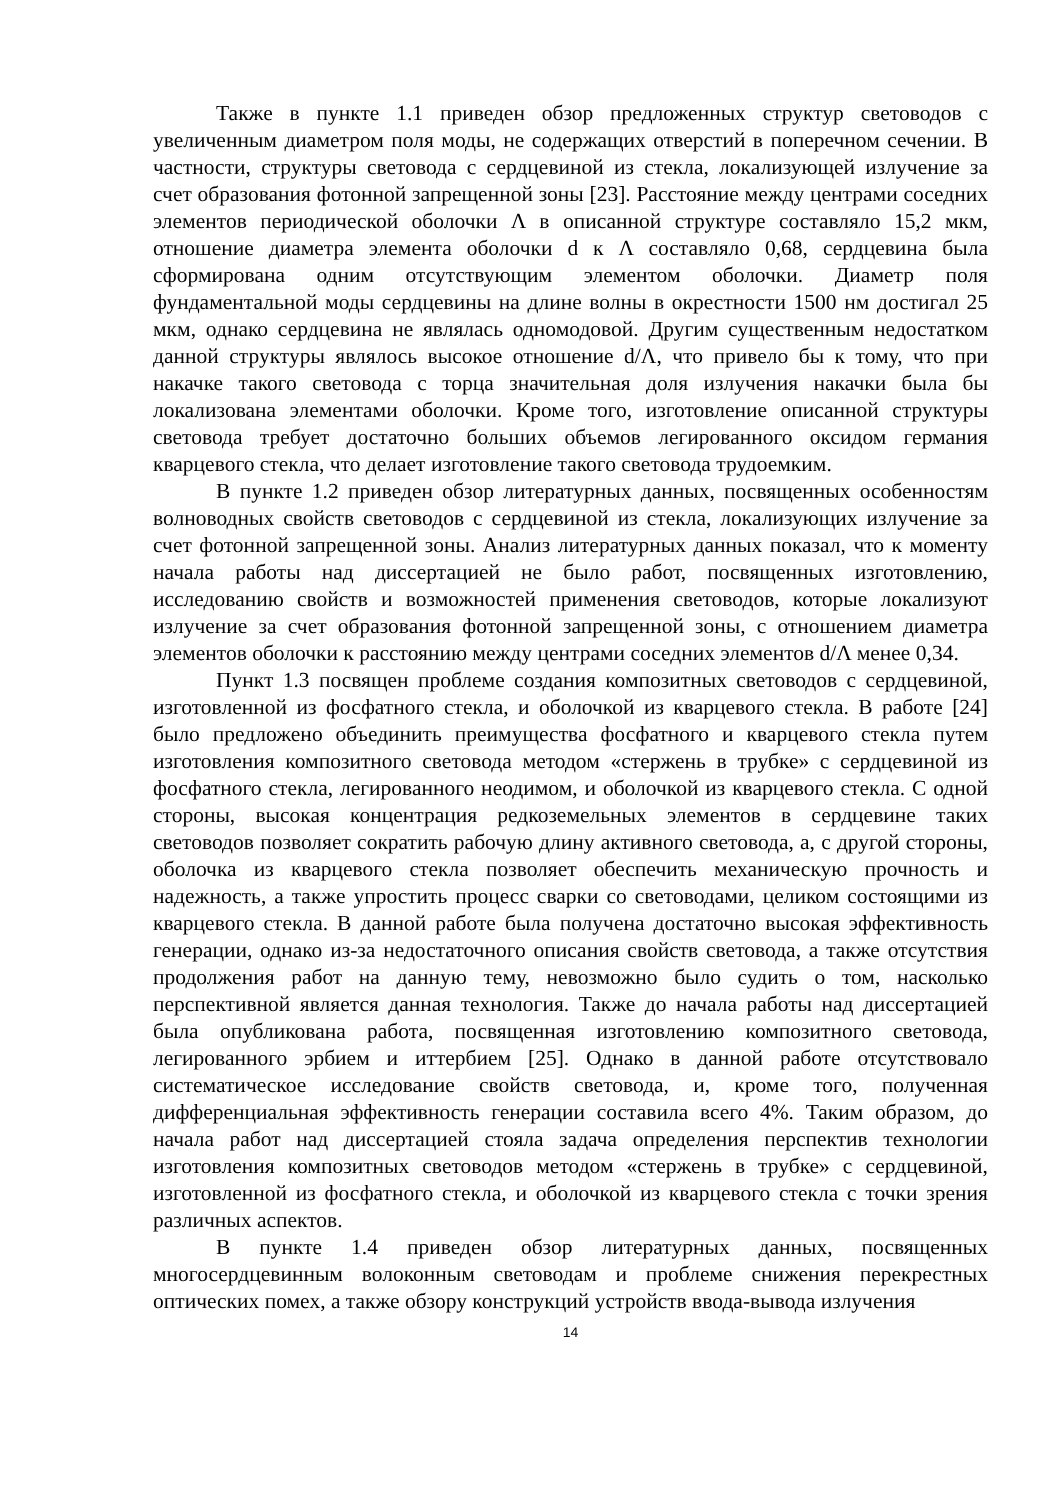Также в пункте 1.1 приведен обзор предложенных структур световодов с увеличенным диаметром поля моды, не содержащих отверстий в поперечном сечении. В частности, структуры световода с сердцевиной из стекла, локализующей излучение за счет образования фотонной запрещенной зоны [23]. Расстояние между центрами соседних элементов периодической оболочки Λ в описанной структуре составляло 15,2 мкм, отношение диаметра элемента оболочки d к Λ составляло 0,68, сердцевина была сформирована одним отсутствующим элементом оболочки. Диаметр поля фундаментальной моды сердцевины на длине волны в окрестности 1500 нм достигал 25 мкм, однако сердцевина не являлась одномодовой. Другим существенным недостатком данной структуры являлось высокое отношение d/Λ, что привело бы к тому, что при накачке такого световода с торца значительная доля излучения накачки была бы локализована элементами оболочки. Кроме того, изготовление описанной структуры световода требует достаточно больших объемов легированного оксидом германия кварцевого стекла, что делает изготовление такого световода трудоемким.
В пункте 1.2 приведен обзор литературных данных, посвященных особенностям волноводных свойств световодов с сердцевиной из стекла, локализующих излучение за счет фотонной запрещенной зоны. Анализ литературных данных показал, что к моменту начала работы над диссертацией не было работ, посвященных изготовлению, исследованию свойств и возможностей применения световодов, которые локализуют излучение за счет образования фотонной запрещенной зоны, с отношением диаметра элементов оболочки к расстоянию между центрами соседних элементов d/Λ менее 0,34.
Пункт 1.3 посвящен проблеме создания композитных световодов с сердцевиной, изготовленной из фосфатного стекла, и оболочкой из кварцевого стекла. В работе [24] было предложено объединить преимущества фосфатного и кварцевого стекла путем изготовления композитного световода методом «стержень в трубке» с сердцевиной из фосфатного стекла, легированного неодимом, и оболочкой из кварцевого стекла. С одной стороны, высокая концентрация редкоземельных элементов в сердцевине таких световодов позволяет сократить рабочую длину активного световода, а, с другой стороны, оболочка из кварцевого стекла позволяет обеспечить механическую прочность и надежность, а также упростить процесс сварки со световодами, целиком состоящими из кварцевого стекла. В данной работе была получена достаточно высокая эффективность генерации, однако из-за недостаточного описания свойств световода, а также отсутствия продолжения работ на данную тему, невозможно было судить о том, насколько перспективной является данная технология. Также до начала работы над диссертацией была опубликована работа, посвященная изготовлению композитного световода, легированного эрбием и иттербием [25]. Однако в данной работе отсутствовало систематическое исследование свойств световода, и, кроме того, полученная дифференциальная эффективность генерации составила всего 4%. Таким образом, до начала работ над диссертацией стояла задача определения перспектив технологии изготовления композитных световодов методом «стержень в трубке» с сердцевиной, изготовленной из фосфатного стекла, и оболочкой из кварцевого стекла с точки зрения различных аспектов.
В пункте 1.4 приведен обзор литературных данных, посвященных многосердцевинным волоконным световодам и проблеме снижения перекрестных оптических помех, а также обзору конструкций устройств ввода-вывода излучения
14